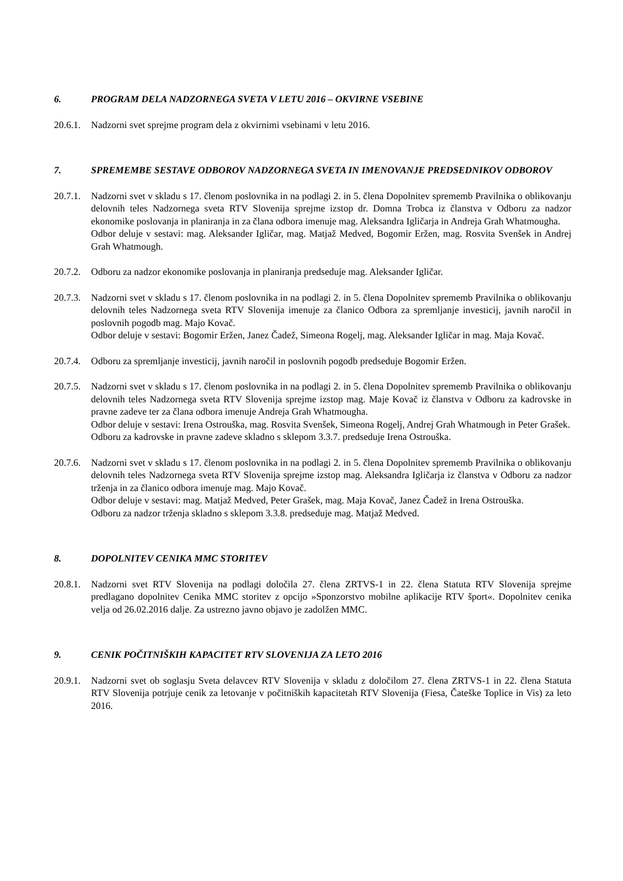6. PROGRAM DELA NADZORNEGA SVETA V LETU 2016 – OKVIRNE VSEBINE
20.6.1. Nadzorni svet sprejme program dela z okvirnimi vsebinami v letu 2016.
7. SPREMEMBE SESTAVE ODBOROV NADZORNEGA SVETA IN IMENOVANJE PREDSEDNIKOV ODBOROV
20.7.1.
Nadzorni svet v skladu s 17. členom poslovnika in na podlagi 2. in 5. člena Dopolnitev sprememb Pravilnika o oblikovanju delovnih teles Nadzornega sveta RTV Slovenija sprejme izstop dr. Domna Trobca iz članstva v Odboru za nadzor ekonomike poslovanja in planiranja in za člana odbora imenuje mag. Aleksandra Igličarja in Andreja Grah Whatmougha.
Odbor deluje v sestavi: mag. Aleksander Igličar, mag. Matjaž Medved, Bogomir Eržen, mag. Rosvita Svenšek in Andrej Grah Whatmough.
20.7.2. Odboru za nadzor ekonomike poslovanja in planiranja predseduje mag. Aleksander Igličar.
20.7.3.
Nadzorni svet v skladu s 17. členom poslovnika in na podlagi 2. in 5. člena Dopolnitev sprememb Pravilnika o oblikovanju delovnih teles Nadzornega sveta RTV Slovenija imenuje za članico Odbora za spremljanje investicij, javnih naročil in poslovnih pogodb mag. Majo Kovač.
Odbor deluje v sestavi: Bogomir Eržen, Janez Čadež, Simeona Rogelj, mag. Aleksander Igličar in mag. Maja Kovač.
20.7.4. Odboru za spremljanje investicij, javnih naročil in poslovnih pogodb predseduje Bogomir Eržen.
20.7.5.
Nadzorni svet v skladu s 17. členom poslovnika in na podlagi 2. in 5. člena Dopolnitev sprememb Pravilnika o oblikovanju delovnih teles Nadzornega sveta RTV Slovenija sprejme izstop mag. Maje Kovač iz članstva v Odboru za kadrovske in pravne zadeve ter za člana odbora imenuje Andreja Grah Whatmougha.
Odbor deluje v sestavi: Irena Ostrouška, mag. Rosvita Svenšek, Simeona Rogelj, Andrej Grah Whatmough in Peter Grašek.
Odboru za kadrovske in pravne zadeve skladno s sklepom 3.3.7. predseduje Irena Ostrouška.
20.7.6.
Nadzorni svet v skladu s 17. členom poslovnika in na podlagi 2. in 5. člena Dopolnitev sprememb Pravilnika o oblikovanju delovnih teles Nadzornega sveta RTV Slovenija sprejme izstop mag. Aleksandra Igličarja iz članstva v Odboru za nadzor trženja in za članico odbora imenuje mag. Majo Kovač.
Odbor deluje v sestavi: mag. Matjaž Medved, Peter Grašek, mag. Maja Kovač, Janez Čadež in Irena Ostrouška.
Odboru za nadzor trženja skladno s sklepom 3.3.8. predseduje mag. Matjaž Medved.
8. DOPOLNITEV CENIKA MMC STORITEV
20.8.1. Nadzorni svet RTV Slovenija na podlagi določila 27. člena ZRTVS-1 in 22. člena Statuta RTV Slovenija sprejme predlagano dopolnitev Cenika MMC storitev z opcijo »Sponzorstvo mobilne aplikacije RTV šport«. Dopolnitev cenika velja od 26.02.2016 dalje. Za ustrezno javno objavo je zadolžen MMC.
9. CENIK POČITNIŠKIH KAPACITET RTV SLOVENIJA ZA LETO 2016
20.9.1. Nadzorni svet ob soglasju Sveta delavcev RTV Slovenija v skladu z določilom 27. člena ZRTVS-1 in 22. člena Statuta RTV Slovenija potrjuje cenik za letovanje v počitniških kapacitetah RTV Slovenija (Fiesa, Čateške Toplice in Vis) za leto 2016.